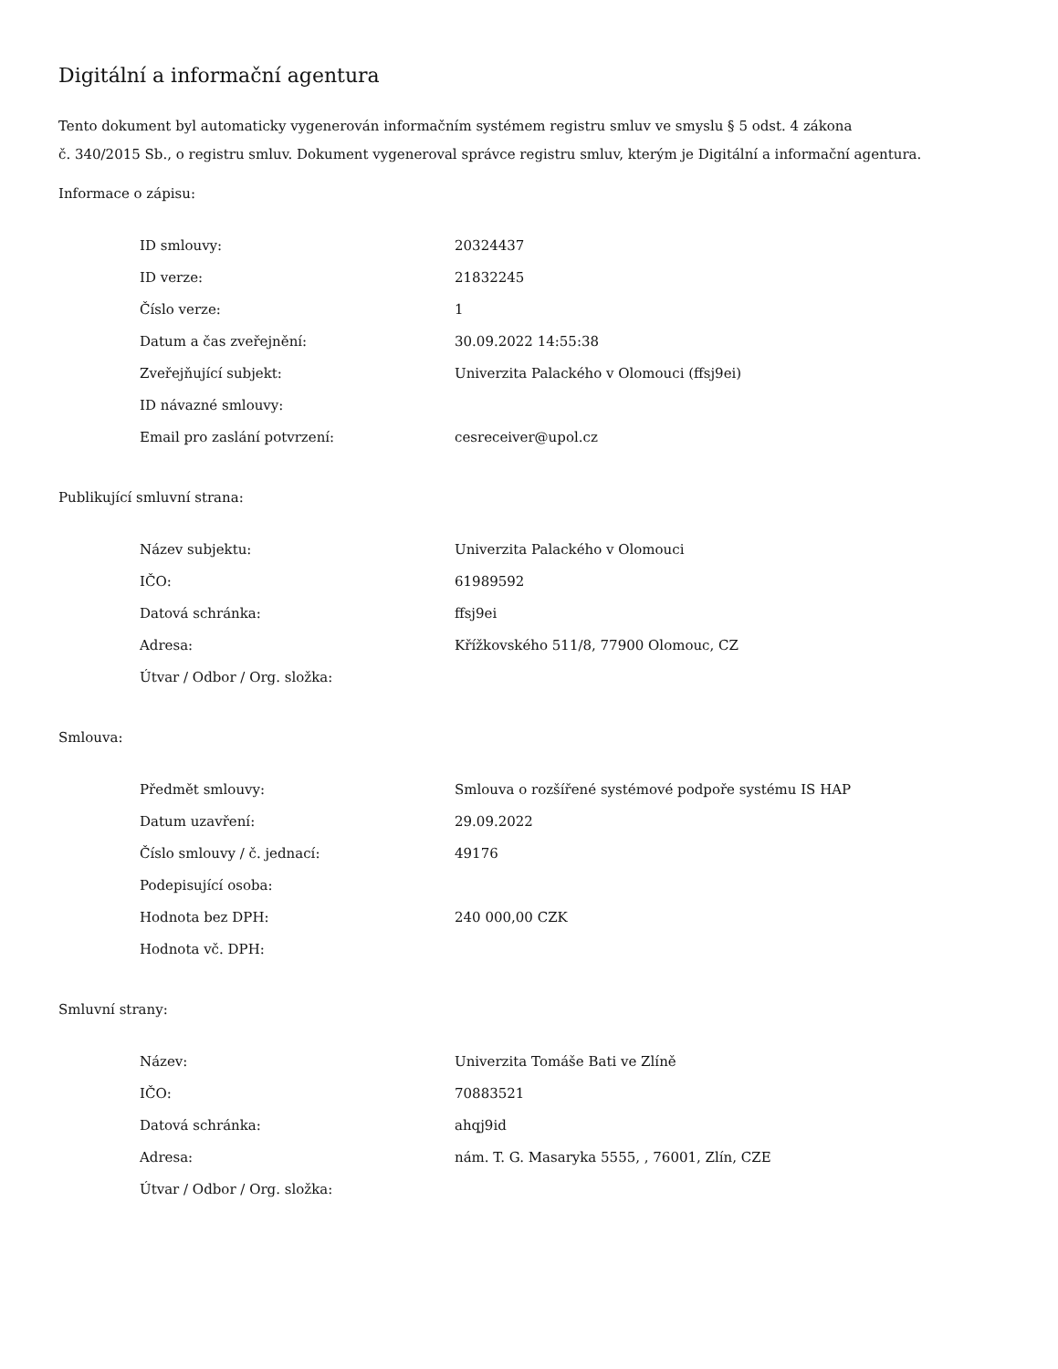Digitální a informační agentura
Tento dokument byl automaticky vygenerován informačním systémem registru smluv ve smyslu § 5 odst. 4 zákona
č. 340/2015 Sb., o registru smluv. Dokument vygeneroval správce registru smluv, kterým je Digitální a informační agentura.
Informace o zápisu:
| ID smlouvy: | 20324437 |
| ID verze: | 21832245 |
| Číslo verze: | 1 |
| Datum a čas zveřejnění: | 30.09.2022 14:55:38 |
| Zveřejňující subjekt: | Univerzita Palackého v Olomouci (ffsj9ei) |
| ID návazné smlouvy: | |
| Email pro zaslání potvrzení: | cesreceiver@upol.cz |
Publikující smluvní strana:
| Název subjektu: | Univerzita Palackého v Olomouci |
| IČO: | 61989592 |
| Datová schránka: | ffsj9ei |
| Adresa: | Křížkovského 511/8, 77900 Olomouc, CZ |
| Útvar / Odbor / Org. složka: | |
Smlouva:
| Předmět smlouvy: | Smlouva o rozšířené systémové podpoře systému IS HAP |
| Datum uzavření: | 29.09.2022 |
| Číslo smlouvy / č. jednací: | 49176 |
| Podepisující osoba: | |
| Hodnota bez DPH: | 240 000,00 CZK |
| Hodnota vč. DPH: | |
Smluvní strany:
| Název: | Univerzita Tomáše Bati ve Zlíně |
| IČO: | 70883521 |
| Datová schránka: | ahqj9id |
| Adresa: | nám. T. G. Masaryka 5555, , 76001, Zlín, CZE |
| Útvar / Odbor / Org. složka: | |